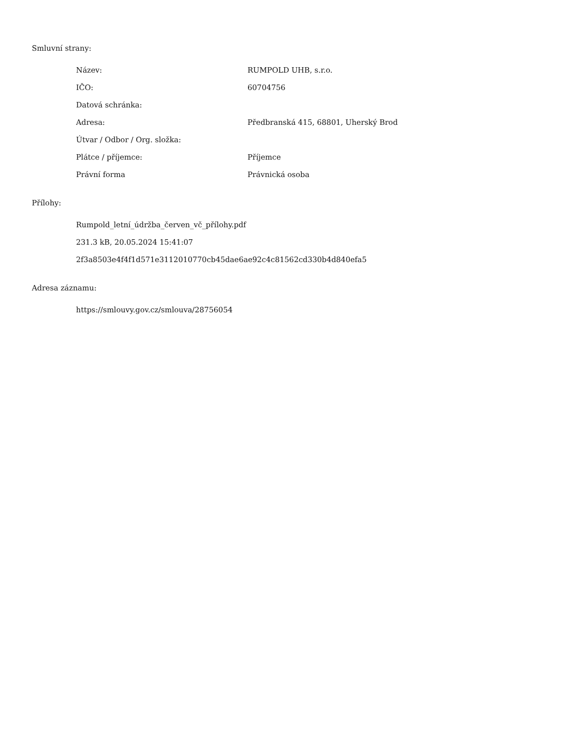Smluvní strany:
| Název: | RUMPOLD UHB, s.r.o. |
| IČO: | 60704756 |
| Datová schránka: | |
| Adresa: | Předbranská 415, 68801, Uherský Brod |
| Útvar / Odbor / Org. složka: | |
| Plátce / příjemce: | Příjemce |
| Právní forma | Právnická osoba |
Přílohy:
Rumpold_letní_údržba_červen_vč_přílohy.pdf
231.3 kB, 20.05.2024 15:41:07
2f3a8503e4f4f1d571e3112010770cb45dae6ae92c4c81562cd330b4d840efa5
Adresa záznamu:
https://smlouvy.gov.cz/smlouva/28756054